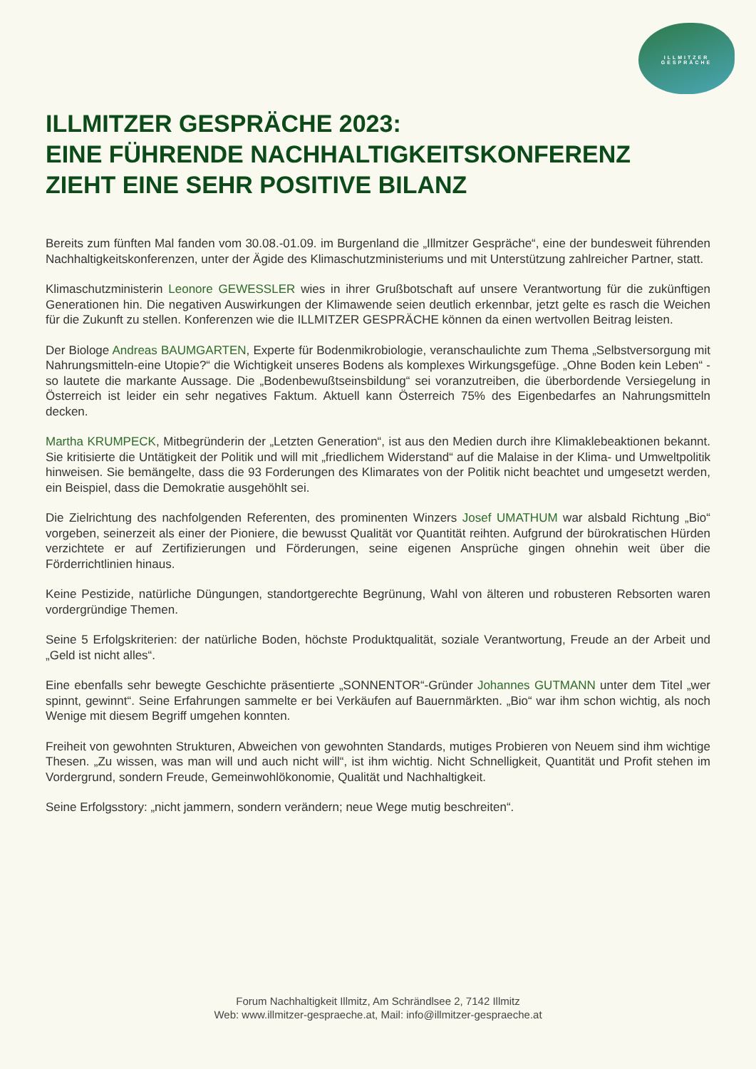ILLMITZER
GESPRÄCHE
ILLMITZER GESPRÄCHE 2023:
EINE FÜHRENDE NACHHALTIGKEITSKONFERENZ
ZIEHT EINE SEHR POSITIVE BILANZ
Bereits zum fünften Mal fanden vom 30.08.-01.09. im Burgenland die „Illmitzer Gespräche“, eine der bundesweit führenden Nachhaltigkeitskonferenzen, unter der Ägide des Klimaschutzministeriums und mit Unterstützung zahlreicher Partner, statt.
Klimaschutzministerin Leonore GEWESSLER wies in ihrer Grußbotschaft auf unsere Verantwortung für die zukünftigen Generationen hin. Die negativen Auswirkungen der Klimawende seien deutlich erkennbar, jetzt gelte es rasch die Weichen für die Zukunft zu stellen. Konferenzen wie die ILLMITZER GESPRÄCHE können da einen wertvollen Beitrag leisten.
Der Biologe Andreas BAUMGARTEN, Experte für Bodenmikrobiologie, veranschaulichte zum Thema „Selbstversorgung mit Nahrungsmitteln-eine Utopie?“ die Wichtigkeit unseres Bodens als komplexes Wirkungsgefüge. „Ohne Boden kein Leben“ -so lautete die markante Aussage. Die „Bodenbewußtseinsbildung“ sei voranzutreiben, die überbordende Versiegelung in Österreich ist leider ein sehr negatives Faktum. Aktuell kann Österreich 75% des Eigenbedarfes an Nahrungsmitteln decken.
Martha KRUMPECK, Mitbegründerin der „Letzten Generation“, ist aus den Medien durch ihre Klimaklebeaktionen bekannt. Sie kritisierte die Untätigkeit der Politik und will mit „friedlichem Widerstand“ auf die Malaise in der Klima- und Umweltpolitik hinweisen. Sie bemängelte, dass die 93 Forderungen des Klimarates von der Politik nicht beachtet und umgesetzt werden, ein Beispiel, dass die Demokratie ausgehöhlt sei.
Die Zielrichtung des nachfolgenden Referenten, des prominenten Winzers Josef UMATHUM war alsbald Richtung „Bio“ vorgeben, seinerzeit als einer der Pioniere, die bewusst Qualität vor Quantität reihten. Aufgrund der bürokratischen Hürden verzichtete er auf Zertifizierungen und Förderungen, seine eigenen Ansprüche gingen ohnehin weit über die Förderrichtlinien hinaus.
Keine Pestizide, natürliche Düngungen, standortgerechte Begrünung, Wahl von älteren und robusteren Rebsorten waren vordergründige Themen.
Seine 5 Erfolgskriterien: der natürliche Boden, höchste Produktqualität, soziale Verantwortung, Freude an der Arbeit und „Geld ist nicht alles“.
Eine ebenfalls sehr bewegte Geschichte präsentierte „SONNENTOR“-Gründer Johannes GUTMANN unter dem Titel „wer spinnt, gewinnt“. Seine Erfahrungen sammelte er bei Verkäufen auf Bauernmärkten. „Bio“ war ihm schon wichtig, als noch Wenige mit diesem Begriff umgehen konnten.
Freiheit von gewohnten Strukturen, Abweichen von gewohnten Standards, mutiges Probieren von Neuem sind ihm wichtige Thesen. „Zu wissen, was man will und auch nicht will“, ist ihm wichtig. Nicht Schnelligkeit, Quantität und Profit stehen im Vordergrund, sondern Freude, Gemeinwohlökonomie, Qualität und Nachhaltigkeit.
Seine Erfolgsstory: „nicht jammern, sondern verändern; neue Wege mutig beschreiten“.
Forum Nachhaltigkeit Illmitz, Am Schrändlsee 2, 7142 Illmitz
Web: www.illmitzer-gespraeche.at, Mail: info@illmitzer-gespraeche.at